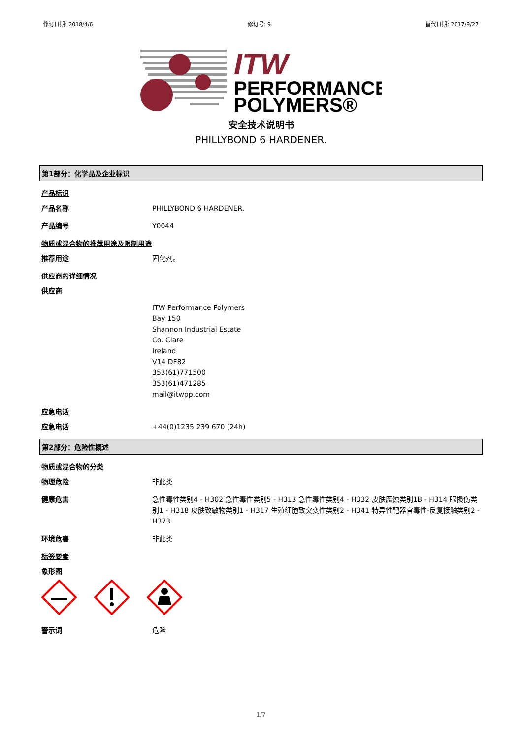修订日期: 2018/4/6 修订号: 9 替代日期: 2017/9/27
ITW
PERFORMANCE
POLYMERS®
安全技术说明书
PHILLYBOND 6 HARDENER.
第1部分：化学品及企业标识
产品标识
产品名称
PHILLYBOND 6 HARDENER.
产品编号
Y0044
物质或混合物的推荐用途及限制用途
推荐用途
固化剂。
供应商的详细情况
供应商
ITW Performance Polymers
Bay 150
Shannon Industrial Estate
Co. Clare
Ireland
V14 DF82
353(61)771500
353(61)471285
mail@itwpp.com
应急电话
应急电话
+44(0)1235 239 670 (24h)
第2部分：危险性概述
物质或混合物的分类
物理危险
非此类
健康危害
急性毒性类别4 - H302 急性毒性类别5 - H313 急性毒性类别4 - H332 皮肤腐蚀类别1B - H314 眼损伤类别1 - H318 皮肤致敏物类别1 - H317 生殖细胞致突变性类别2 - H341 特异性靶器官毒性-反复接触类别2 - H373
环境危害
非此类
标签要素
象形图
警示词
危险
1/7